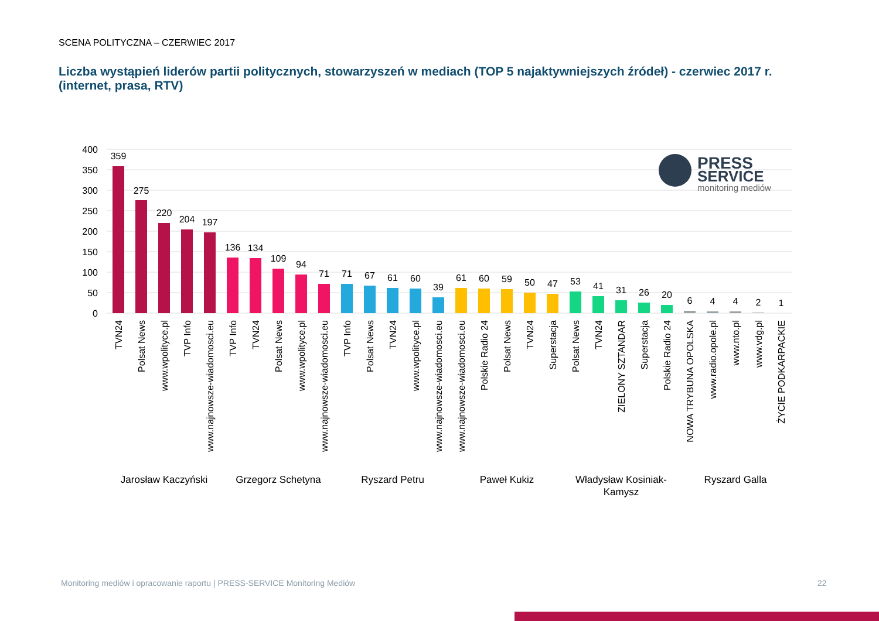SCENA POLITYCZNA – CZERWIEC 2017
Liczba wystąpień liderów partii politycznych, stowarzyszeń w mediach (TOP 5 najaktywniejszych źródeł) - czerwiec 2017 r. (internet, prasa, RTV)
400
350
300
250
200
150
100
50
0
Jarosław Kaczyński
Grzegorz Schetyna
Ryszard Petru
Paweł Kukiz
Władysław Kosiniak-
Kamysz
Ryszard Galla
359
275
220
204
197
136
134
109
94
71
71
67
61
60
39
61
60
59
50
47
53
41
31
26
20
6
4
4
2
1
TVN24
Polsat News
www.wpolityce.pl
TVP Info
www.najnowsze-wiadomosci.eu
TVP Info
TVN24
Polsat News
www.wpolityce.pl
www.najnowsze-wiadomosci.eu
TVP Info
Polsat News
TVN24
www.wpolityce.pl
www.najnowsze-wiadomosci.eu
www.najnowsze-wiadomosci.eu
Polskie Radio 24
Polsat News
TVN24
Superstacja
Polsat News
TVN24
ZIELONY SZTANDAR
Superstacja
Polskie Radio 24
NOWA TRYBUNA OPOLSKA
www.radio.opole.pl
www.nto.pl
www.vdg.pl
ŻYCIE PODKARPACKIE
PRESS
SERVICE
monitoring mediów
Monitoring mediów i opracowanie raportu | PRESS-SERVICE Monitoring Mediów
22